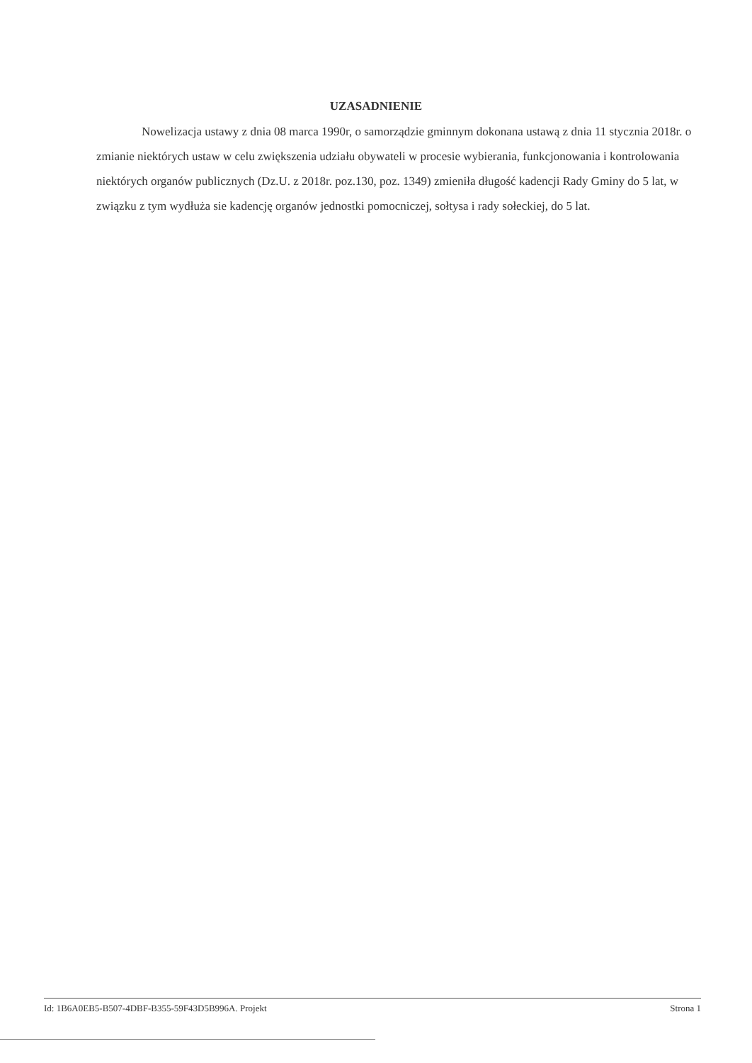UZASADNIENIE
Nowelizacja ustawy z dnia 08 marca 1990r, o samorządzie gminnym dokonana ustawą z dnia 11 stycznia 2018r. o zmianie niektórych ustaw w celu zwiększenia udziału obywateli w procesie wybierania, funkcjonowania i kontrolowania niektórych organów publicznych (Dz.U. z 2018r. poz.130, poz. 1349) zmieniła długość kadencji Rady Gminy do 5 lat, w związku z tym wydłuża sie kadencję organów jednostki pomocniczej, sołtysa i rady sołeckiej, do 5 lat.
Id: 1B6A0EB5-B507-4DBF-B355-59F43D5B996A. Projekt Strona 1